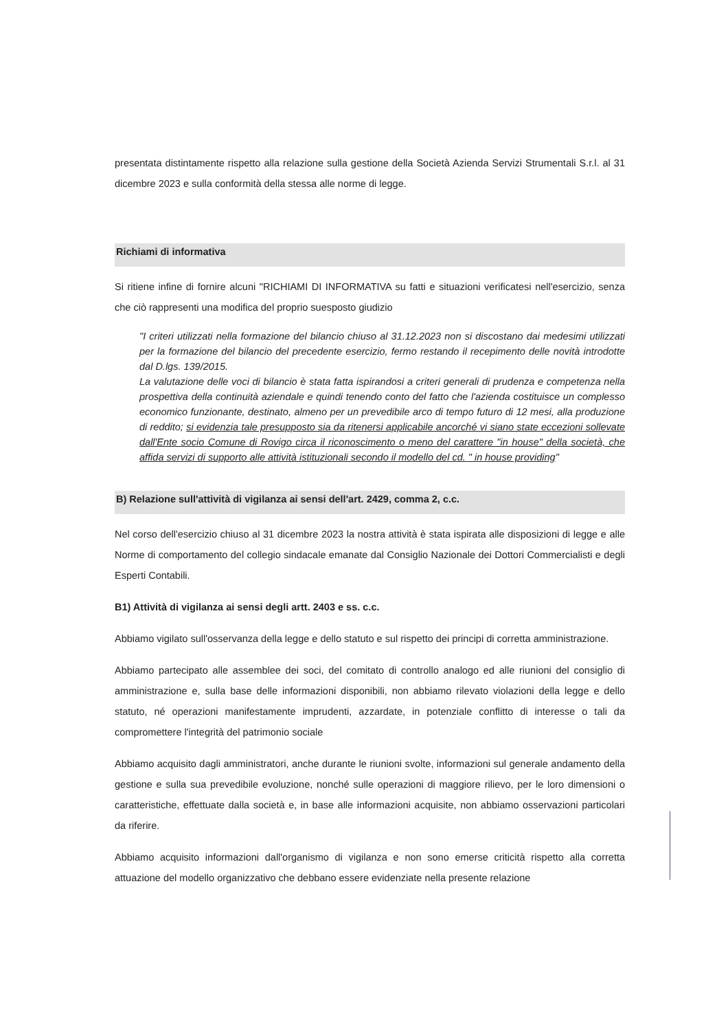presentata distintamente rispetto alla relazione sulla gestione della Società Azienda Servizi Strumentali S.r.l. al 31 dicembre 2023 e sulla conformità della stessa alle norme di legge.
Richiami di informativa
Si ritiene infine di fornire alcuni "RICHIAMI DI INFORMATIVA su fatti e situazioni verificatesi nell'esercizio, senza che ciò rappresenti una modifica del proprio suesposto giudizio
"I criteri utilizzati nella formazione del bilancio chiuso al 31.12.2023 non si discostano dai medesimi utilizzati per la formazione del bilancio del precedente esercizio, fermo restando il recepimento delle novità introdotte dal D.lgs. 139/2015.
La valutazione delle voci di bilancio è stata fatta ispirandosi a criteri generali di prudenza e competenza nella prospettiva della continuità aziendale e quindi tenendo conto del fatto che l'azienda costituisce un complesso economico funzionante, destinato, almeno per un prevedibile arco di tempo futuro di 12 mesi, alla produzione di reddito; si evidenzia tale presupposto sia da ritenersi applicabile ancorché vi siano state eccezioni sollevate dall'Ente socio Comune di Rovigo circa il riconoscimento o meno del carattere "in house" della società, che affida servizi di supporto alle attività istituzionali secondo il modello del cd. " in house providing"
B) Relazione sull'attività di vigilanza ai sensi dell'art. 2429, comma 2, c.c.
Nel corso dell'esercizio chiuso al 31 dicembre 2023 la nostra attività è stata ispirata alle disposizioni di legge e alle Norme di comportamento del collegio sindacale emanate dal Consiglio Nazionale dei Dottori Commercialisti e degli Esperti Contabili.
B1) Attività di vigilanza ai sensi degli artt. 2403 e ss. c.c.
Abbiamo vigilato sull'osservanza della legge e dello statuto e sul rispetto dei principi di corretta amministrazione.
Abbiamo partecipato alle assemblee dei soci, del comitato di controllo analogo ed alle riunioni del consiglio di amministrazione e, sulla base delle informazioni disponibili, non abbiamo rilevato violazioni della legge e dello statuto, né operazioni manifestamente imprudenti, azzardate, in potenziale conflitto di interesse o tali da compromettere l'integrità del patrimonio sociale
Abbiamo acquisito dagli amministratori, anche durante le riunioni svolte, informazioni sul generale andamento della gestione e sulla sua prevedibile evoluzione, nonché sulle operazioni di maggiore rilievo, per le loro dimensioni o caratteristiche, effettuate dalla società e, in base alle informazioni acquisite, non abbiamo osservazioni particolari da riferire.
Abbiamo acquisito informazioni dall'organismo di vigilanza e non sono emerse criticità rispetto alla corretta attuazione del modello organizzativo che debbano essere evidenziate nella presente relazione